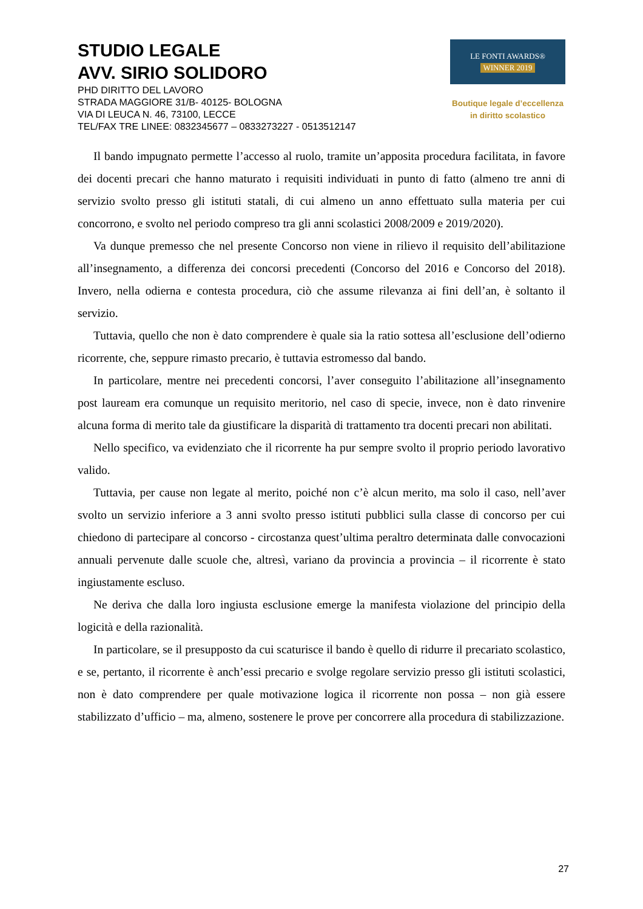STUDIO LEGALE
AVV. SIRIO SOLIDORO
PHD DIRITTO DEL LAVORO
STRADA MAGGIORE 31/B- 40125- BOLOGNA
VIA DI LEUCA N. 46, 73100, LECCE
TEL/FAX TRE LINEE: 0832345677 – 0833273227 - 0513512147
LE FONTI AWARDS®
WINNER 2019
Boutique legale d’eccellenza
in diritto scolastico
Il bando impugnato permette l’accesso al ruolo, tramite un’apposita procedura facilitata, in favore dei docenti precari che hanno maturato i requisiti individuati in punto di fatto (almeno tre anni di servizio svolto presso gli istituti statali, di cui almeno un anno effettuato sulla materia per cui concorrono, e svolto nel periodo compreso tra gli anni scolastici 2008/2009 e 2019/2020).
Va dunque premesso che nel presente Concorso non viene in rilievo il requisito dell’abilitazione all’insegnamento, a differenza dei concorsi precedenti (Concorso del 2016 e Concorso del 2018). Invero, nella odierna e contesta procedura, ciò che assume rilevanza ai fini dell’an, è soltanto il servizio.
Tuttavia, quello che non è dato comprendere è quale sia la ratio sottesa all’esclusione dell’odierno ricorrente, che, seppure rimasto precario, è tuttavia estromesso dal bando.
In particolare, mentre nei precedenti concorsi, l’aver conseguito l’abilitazione all’insegnamento post lauream era comunque un requisito meritorio, nel caso di specie, invece, non è dato rinvenire alcuna forma di merito tale da giustificare la disparità di trattamento tra docenti precari non abilitati.
Nello specifico, va evidenziato che il ricorrente ha pur sempre svolto il proprio periodo lavorativo valido.
Tuttavia, per cause non legate al merito, poiché non c’è alcun merito, ma solo il caso, nell’aver svolto un servizio inferiore a 3 anni svolto presso istituti pubblici sulla classe di concorso per cui chiedono di partecipare al concorso - circostanza quest’ultima peraltro determinata dalle convocazioni annuali pervenute dalle scuole che, altresì, variano da provincia a provincia – il ricorrente è stato ingiustamente escluso.
Ne deriva che dalla loro ingiusta esclusione emerge la manifesta violazione del principio della logicità e della razionalità.
In particolare, se il presupposto da cui scaturisce il bando è quello di ridurre il precariato scolastico, e se, pertanto, il ricorrente è anch’essi precario e svolge regolare servizio presso gli istituti scolastici, non è dato comprendere per quale motivazione logica il ricorrente non possa – non già essere stabilizzato d’ufficio – ma, almeno, sostenere le prove per concorrere alla procedura di stabilizzazione.
27